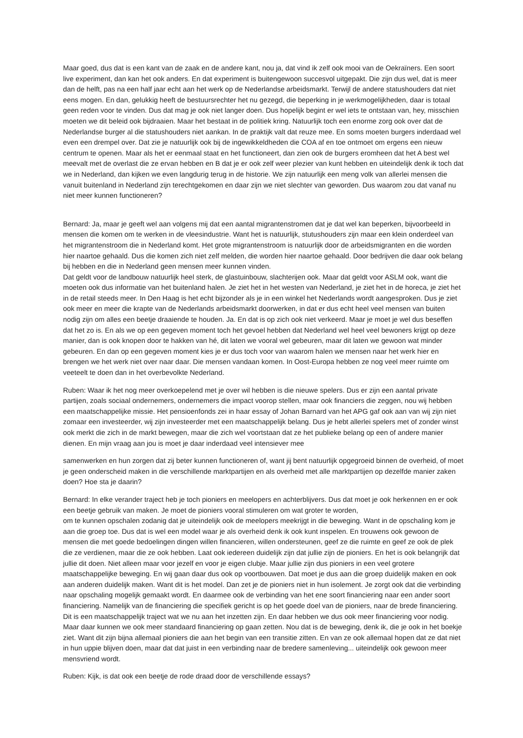Maar goed, dus dat is een kant van de zaak en de andere kant, nou ja, dat vind ik zelf ook mooi van de Oekraïners. Een soort live experiment, dan kan het ook anders. En dat experiment is buitengewoon succesvol uitgepakt. Die zijn dus wel, dat is meer dan de helft, pas na een half jaar echt aan het werk op de Nederlandse arbeidsmarkt. Terwijl de andere statushouders dat niet eens mogen. En dan, gelukkig heeft de bestuursrechter het nu gezegd, die beperking in je werkmogelijkheden, daar is totaal geen reden voor te vinden. Dus dat mag je ook niet langer doen. Dus hopelijk begint er wel iets te ontstaan van, hey, misschien moeten we dit beleid ook bijdraaien. Maar het bestaat in de politiek kring. Natuurlijk toch een enorme zorg ook over dat de Nederlandse burger al die statushouders niet aankan. In de praktijk valt dat reuze mee. En soms moeten burgers inderdaad wel even een drempel over. Dat zie je natuurlijk ook bij de ingewikkeldheden die COA af en toe ontmoet om ergens een nieuw centrum te openen. Maar als het er eenmaal staat en het functioneert, dan zien ook de burgers eromheen dat het A best wel meevalt met de overlast die ze ervan hebben en B dat je er ook zelf weer plezier van kunt hebben en uiteindelijk denk ik toch dat we in Nederland, dan kijken we even langdurig terug in de historie. We zijn natuurlijk een meng volk van allerlei mensen die vanuit buitenland in Nederland zijn terechtgekomen en daar zijn we niet slechter van geworden. Dus waarom zou dat vanaf nu niet meer kunnen functioneren?
Bernard: Ja, maar je geeft wel aan volgens mij dat een aantal migrantenstromen dat je dat wel kan beperken, bijvoorbeeld in mensen die komen om te werken in de vleesindustrie. Want het is natuurlijk, stutushouders zijn maar een klein onderdeel van het migrantenstroom die in Nederland komt. Het grote migrantenstroom is natuurlijk door de arbeidsmigranten en die worden hier naartoe gehaald. Dus die komen zich niet zelf melden, die worden hier naartoe gehaald. Door bedrijven die daar ook belang bij hebben en die in Nederland geen mensen meer kunnen vinden.
Dat geldt voor de landbouw natuurlijk heel sterk, de glastuinbouw, slachterijen ook. Maar dat geldt voor ASLM ook, want die moeten ook dus informatie van het buitenland halen. Je ziet het in het westen van Nederland, je ziet het in de horeca, je ziet het in de retail steeds meer. In Den Haag is het echt bijzonder als je in een winkel het Nederlands wordt aangesproken. Dus je ziet ook meer en meer die krapte van de Nederlands arbeidsmarkt doorwerken, in dat er dus echt heel veel mensen van buiten nodig zijn om alles een beetje draaiende te houden. Ja. En dat is op zich ook niet verkeerd. Maar je moet je wel dus beseffen dat het zo is. En als we op een gegeven moment toch het gevoel hebben dat Nederland wel heel veel bewoners krijgt op deze manier, dan is ook knopen door te hakken van hé, dit laten we vooral wel gebeuren, maar dit laten we gewoon wat minder gebeuren. En dan op een gegeven moment kies je er dus toch voor van waarom halen we mensen naar het werk hier en brengen we het werk niet over naar daar. Die mensen vandaan komen. In Oost-Europa hebben ze nog veel meer ruimte om veeteelt te doen dan in het overbevolkte Nederland.
Ruben: Waar ik het nog meer overkoepelend met je over wil hebben is die nieuwe spelers. Dus er zijn een aantal private partijen, zoals sociaal ondernemers, ondernemers die impact voorop stellen, maar ook financiers die zeggen, nou wij hebben een maatschappelijke missie. Het pensioenfonds zei in haar essay of Johan Barnard van het APG gaf ook aan van wij zijn niet zomaar een investeerder, wij zijn investeerder met een maatschappelijk belang. Dus je hebt allerlei spelers met of zonder winst ook merkt die zich in de markt bewegen, maar die zich wel voortstaan dat ze het publieke belang op een of andere manier dienen. En mijn vraag aan jou is moet je daar inderdaad veel intensiever mee
samenwerken en hun zorgen dat zij beter kunnen functioneren of, want jij bent natuurlijk opgegroeid binnen de overheid, of moet je geen onderscheid maken in die verschillende marktpartijen en als overheid met alle marktpartijen op dezelfde manier zaken doen? Hoe sta je daarin?
Bernard: In elke verander traject heb je toch pioniers en meelopers en achterblijvers. Dus dat moet je ook herkennen en er ook een beetje gebruik van maken. Je moet de pioniers vooral stimuleren om wat groter te worden,
om te kunnen opschalen zodanig dat je uiteindelijk ook de meelopers meekrijgt in die beweging. Want in de opschaling kom je aan die groep toe. Dus dat is wel een model waar je als overheid denk ik ook kunt inspelen. En trouwens ook gewoon de mensen die met goede bedoelingen dingen willen financieren, willen ondersteunen, geef ze die ruimte en geef ze ook de plek die ze verdienen, maar die ze ook hebben. Laat ook iedereen duidelijk zijn dat jullie zijn de pioniers. En het is ook belangrijk dat jullie dit doen. Niet alleen maar voor jezelf en voor je eigen clubje. Maar jullie zijn dus pioniers in een veel grotere maatschappelijke beweging. En wij gaan daar dus ook op voortbouwen. Dat moet je dus aan die groep duidelijk maken en ook aan anderen duidelijk maken. Want dit is het model. Dan zet je de pioniers niet in hun isolement. Je zorgt ook dat die verbinding naar opschaling mogelijk gemaakt wordt. En daarmee ook de verbinding van het ene soort financiering naar een ander soort financiering. Namelijk van de financiering die specifiek gericht is op het goede doel van de pioniers, naar de brede financiering.
Dit is een maatschappelijk traject wat we nu aan het inzetten zijn. En daar hebben we dus ook meer financiering voor nodig. Maar daar kunnen we ook meer standaard financiering op gaan zetten. Nou dat is de beweging, denk ik, die je ook in het boekje ziet. Want dit zijn bijna allemaal pioniers die aan het begin van een transitie zitten. En van ze ook allemaal hopen dat ze dat niet in hun uppie blijven doen, maar dat dat juist in een verbinding naar de bredere samenleving... uiteindelijk ook gewoon meer mensvriend wordt.
Ruben: Kijk, is dat ook een beetje de rode draad door de verschillende essays?